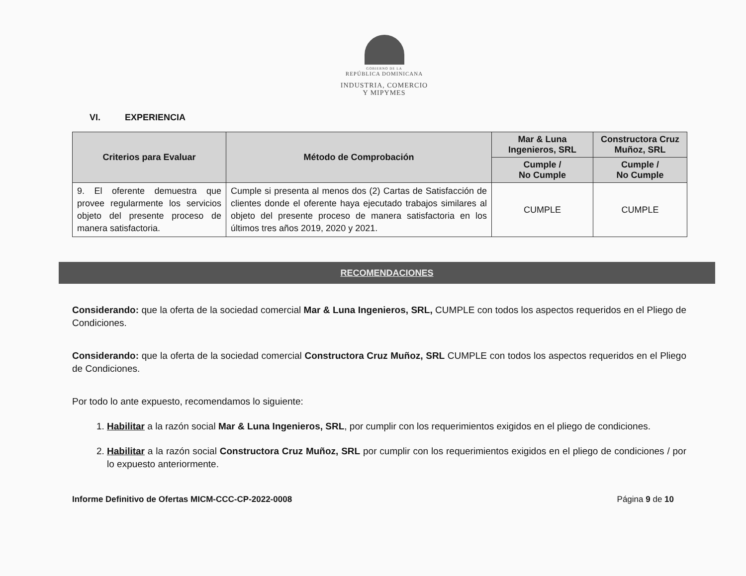GOBIERNO DE LA
REPÚBLICA DOMINICANA
INDUSTRIA, COMERCIO
Y MIPYMES
VI. EXPERIENCIA
| Criterios para Evaluar | Método de Comprobación | Mar & Luna Ingenieros, SRL | Constructora Cruz Muñoz, SRL |
| --- | --- | --- | --- |
| | | Cumple / No Cumple | Cumple / No Cumple |
| 9. El oferente demuestra que provee regularmente los servicios objeto del presente proceso de manera satisfactoria. | Cumple si presenta al menos dos (2) Cartas de Satisfacción de clientes donde el oferente haya ejecutado trabajos similares al objeto del presente proceso de manera satisfactoria en los últimos tres años 2019, 2020 y 2021. | CUMPLE | CUMPLE |
RECOMENDACIONES
Considerando: que la oferta de la sociedad comercial Mar & Luna Ingenieros, SRL, CUMPLE con todos los aspectos requeridos en el Pliego de Condiciones.
Considerando: que la oferta de la sociedad comercial Constructora Cruz Muñoz, SRL CUMPLE con todos los aspectos requeridos en el Pliego de Condiciones.
Por todo lo ante expuesto, recomendamos lo siguiente:
1. Habilitar a la razón social Mar & Luna Ingenieros, SRL, por cumplir con los requerimientos exigidos en el pliego de condiciones.
2. Habilitar a la razón social Constructora Cruz Muñoz, SRL por cumplir con los requerimientos exigidos en el pliego de condiciones / por lo expuesto anteriormente.
Informe Definitivo de Ofertas MICM-CCC-CP-2022-0008 Página 9 de 10